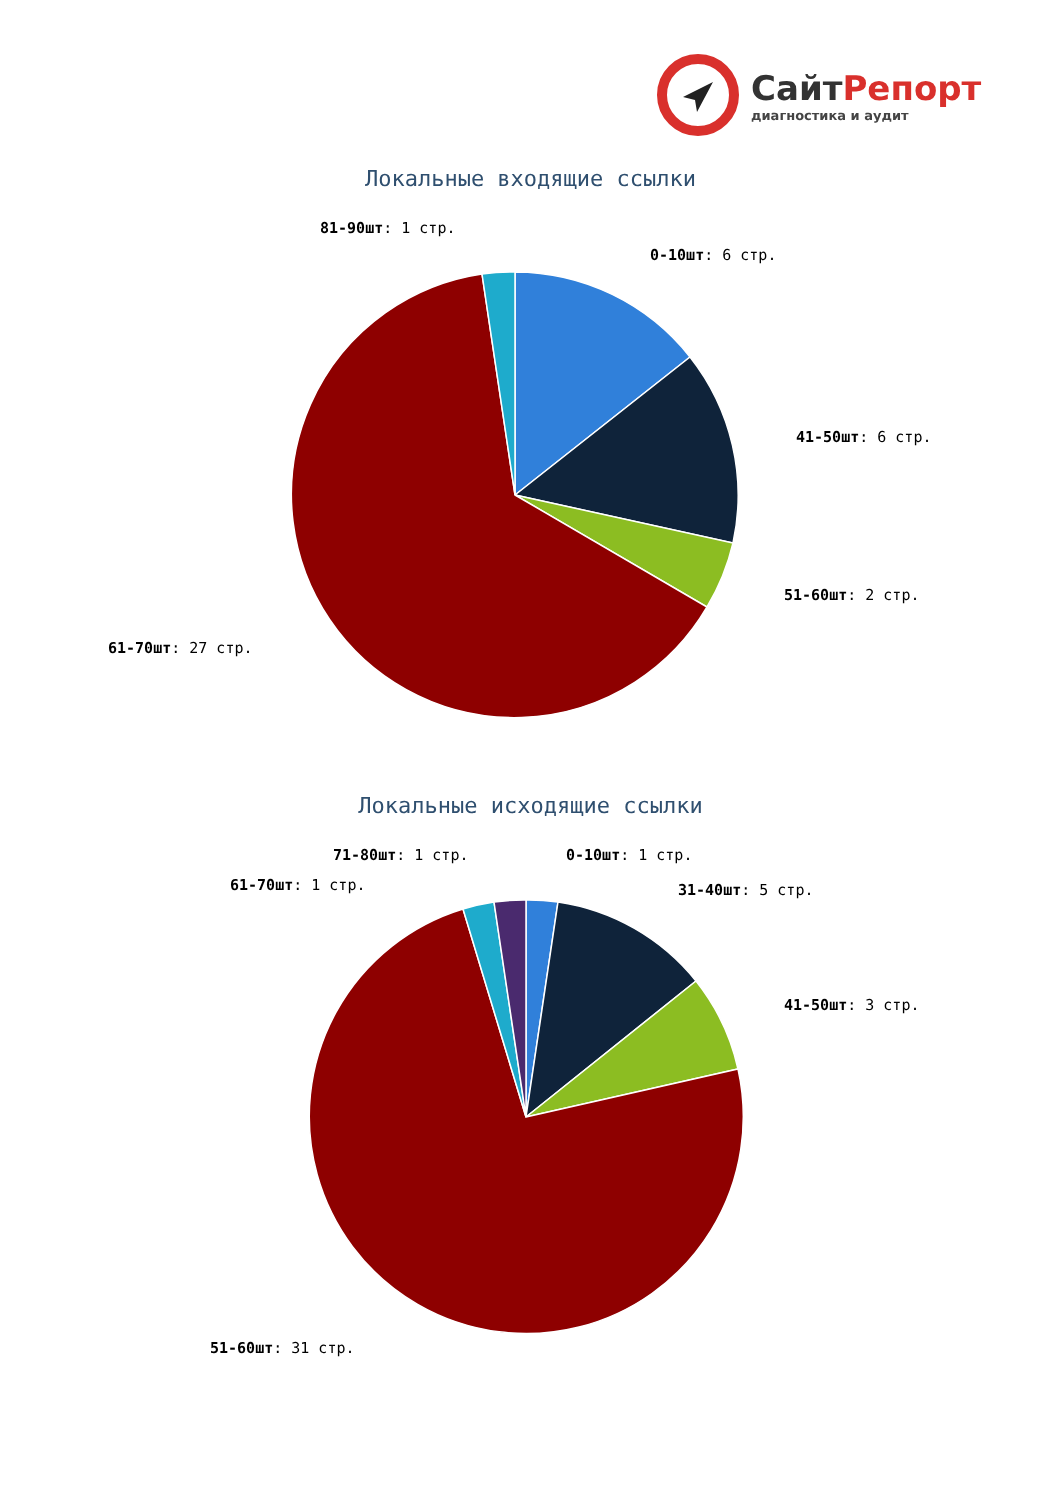СайтРепорт
диагностика и аудит
Локальные входящие ссылки
81-90шт: 1 стр.
0-10шт: 6 стр.
41-50шт: 6 стр.
51-60шт: 2 стр.
61-70шт: 27 стр.
Локальные исходящие ссылки
71-80шт: 1 стр.
0-10шт: 1 стр.
61-70шт: 1 стр.
31-40шт: 5 стр.
41-50шт: 3 стр.
51-60шт: 31 стр.